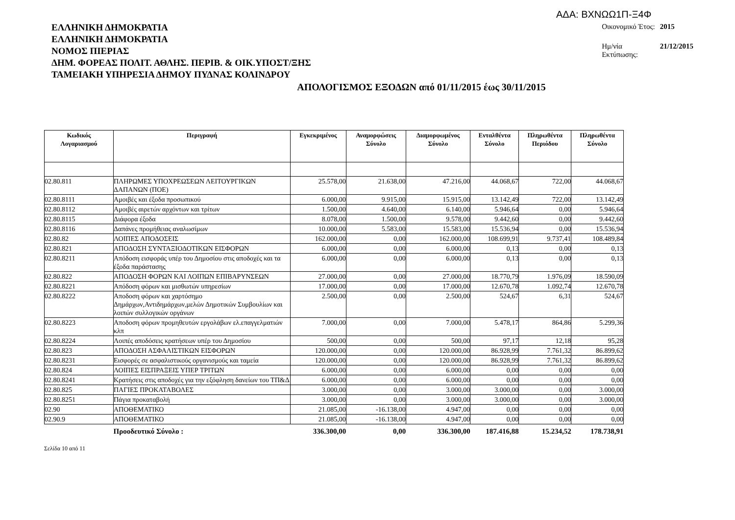ΑΔΑ: ΒΧΝΩΩ1Π-Ξ4Φ
ΕΛΛΗΝΙΚΗ ΔΗΜΟΚΡΑΤΙΑ
ΕΛΛΗΝΙΚΗ ΔΗΜΟΚΡΑΤΙΑ
ΝΟΜΟΣ ΠΙΕΡΙΑΣ
ΔΗΜ. ΦΟΡΕΑΣ ΠΟΛΙΤ. ΑΘΛΗΣ. ΠΕΡΙΒ. & ΟΙΚ.ΥΠΟΣΤ/ΞΗΣ
ΤΑΜΕΙΑΚΗ ΥΠΗΡΕΣΙΑ ΔΗΜΟΥ ΠΥΔΝΑΣ ΚΟΛΙΝΔΡΟΥ
| Οικονομικό Έτος: | 2015 |
| Ημ/νία Εκτύπωσης: | 21/12/2015 |
ΑΠΟΛΟΓΙΣΜΟΣ ΕΞΟΔΩΝ από 01/11/2015 έως 30/11/2015
| Κωδικός Λογαριασμού | Περιγραφή | Εγκεκριμένος | Αναμορφώσεις Σύνολο | Διαμορφωμένος Σύνολο | Ενταλθέντα Σύνολο | Πληρωθέντα Περιόδου | Πληρωθέντα Σύνολο |
| --- | --- | --- | --- | --- | --- | --- | --- |
| 02.80.811 | ΠΛΗΡΩΜΕΣ ΥΠΟΧΡΕΩΣΕΩΝ ΛΕΙΤΟΥΡΓΙΚΩΝ ΔΑΠΑΝΩΝ (ΠΟΕ) | 25.578,00 | 21.638,00 | 47.216,00 | 44.068,67 | 722,00 | 44.068,67 |
| 02.80.8111 | Αμοιβές και έξοδα προσωπικού | 6.000,00 | 9.915,00 | 15.915,00 | 13.142,49 | 722,00 | 13.142,49 |
| 02.80.8112 | Αμοιβές αιρετών αρχόντων και τρίτων | 1.500,00 | 4.640,00 | 6.140,00 | 5.946,64 | 0,00 | 5.946,64 |
| 02.80.8115 | Διάφορα έξοδα | 8.078,00 | 1.500,00 | 9.578,00 | 9.442,60 | 0,00 | 9.442,60 |
| 02.80.8116 | Δαπάνες προμήθειας αναλωσίμων | 10.000,00 | 5.583,00 | 15.583,00 | 15.536,94 | 0,00 | 15.536,94 |
| 02.80.82 | ΛΟΙΠΕΣ ΑΠΟΔΟΣΕΙΣ | 162.000,00 | 0,00 | 162.000,00 | 108.699,91 | 9.737,41 | 108.489,84 |
| 02.80.821 | ΑΠΟΔΟΣΗ ΣΥΝΤΑΞΙΟΔΟΤΙΚΩΝ ΕΙΣΦΟΡΩΝ | 6.000,00 | 0,00 | 6.000,00 | 0,13 | 0,00 | 0,13 |
| 02.80.8211 | Απόδοση εισφοράς υπέρ του Δημοσίου στις αποδοχές και τα έξοδα παράστασης | 6.000,00 | 0,00 | 6.000,00 | 0,13 | 0,00 | 0,13 |
| 02.80.822 | ΑΠΟΔΟΣΗ ΦΟΡΩΝ ΚΑΙ ΛΟΙΠΩΝ ΕΠΙΒΑΡΥΝΣΕΩΝ | 27.000,00 | 0,00 | 27.000,00 | 18.770,79 | 1.976,09 | 18.590,09 |
| 02.80.8221 | Απόδοση φόρων και μισθωτών υπηρεσίων | 17.000,00 | 0,00 | 17.000,00 | 12.670,78 | 1.092,74 | 12.670,78 |
| 02.80.8222 | Αποδοση φόρων και χαρτόσημο Δημάρχων,Αντιδημάρχων,μελών Δημοτικών Συμβουλίων και λοιπών συλλογικών οργάνων | 2.500,00 | 0,00 | 2.500,00 | 524,67 | 6,31 | 524,67 |
| 02.80.8223 | Αποδοση φόρων προμηθευτών εργολάβων ελ.επαγγελματιών κλπ | 7.000,00 | 0,00 | 7.000,00 | 5.478,17 | 864,86 | 5.299,36 |
| 02.80.8224 | Λοιπές αποδόσεις κρατήσεων υπέρ του Δημοσίου | 500,00 | 0,00 | 500,00 | 97,17 | 12,18 | 95,28 |
| 02.80.823 | ΑΠΟΔΟΣΗ ΑΣΦΑΛΙΣΤΙΚΩΝ ΕΙΣΦΟΡΩΝ | 120.000,00 | 0,00 | 120.000,00 | 86.928,99 | 7.761,32 | 86.899,62 |
| 02.80.8231 | Εισφορές σε ασφαλιστικούς οργανισμούς και ταμεία | 120.000,00 | 0,00 | 120.000,00 | 86.928,99 | 7.761,32 | 86.899,62 |
| 02.80.824 | ΛΟΙΠΕΣ ΕΙΣΠΡΑΞΕΙΣ ΥΠΕΡ ΤΡΙΤΩΝ | 6.000,00 | 0,00 | 6.000,00 | 0,00 | 0,00 | 0,00 |
| 02.80.8241 | Κρατήσεις στις αποδοχές για την εξόφληση δανείων του ΤΠ&Δ | 6.000,00 | 0,00 | 6.000,00 | 0,00 | 0,00 | 0,00 |
| 02.80.825 | ΠΑΓΙΕΣ ΠΡΟΚΑΤΑΒΟΛΕΣ | 3.000,00 | 0,00 | 3.000,00 | 3.000,00 | 0,00 | 3.000,00 |
| 02.80.8251 | Πάγια προκαταβολή | 3.000,00 | 0,00 | 3.000,00 | 3.000,00 | 0,00 | 3.000,00 |
| 02.90 | ΑΠΟΘΕΜΑΤΙΚΟ | 21.085,00 | -16.138,00 | 4.947,00 | 0,00 | 0,00 | 0,00 |
| 02.90.9 | ΑΠΟΘΕΜΑΤΙΚΟ | 21.085,00 | -16.138,00 | 4.947,00 | 0,00 | 0,00 | 0,00 |
| | Προοδευτικό Σύνολο : | 336.300,00 | 0,00 | 336.300,00 | 187.416,88 | 15.234,52 | 178.738,91 |
Σελίδα 10 από 11